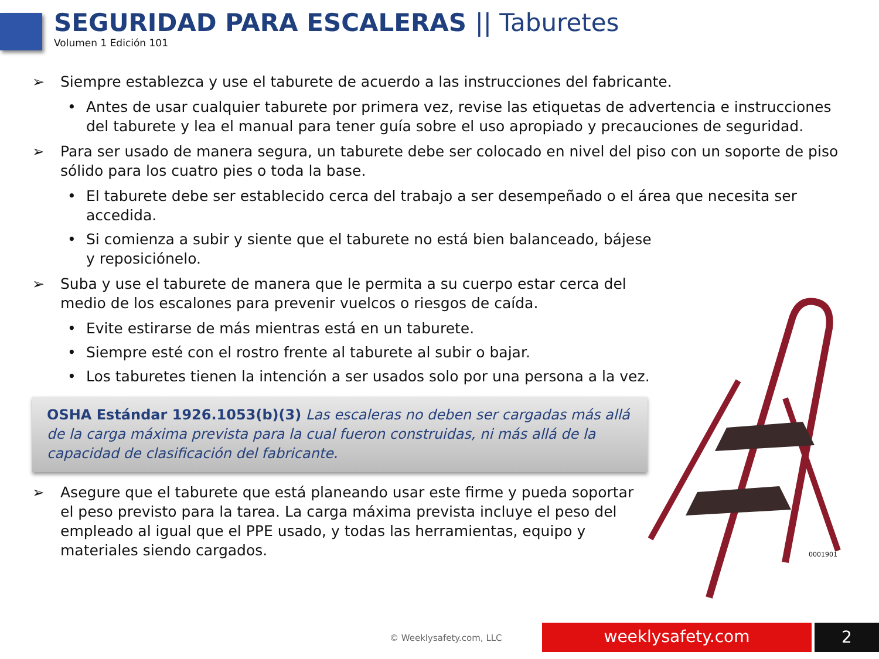SEGURIDAD PARA ESCALERAS || Taburetes
Volumen 1 Edición 101
➢ Siempre establezca y use el taburete de acuerdo a las instrucciones del fabricante.
• Antes de usar cualquier taburete por primera vez, revise las etiquetas de advertencia e instrucciones del taburete y lea el manual para tener guía sobre el uso apropiado y precauciones de seguridad.
➢ Para ser usado de manera segura, un taburete debe ser colocado en nivel del piso con un soporte de piso sólido para los cuatro pies o toda la base.
• El taburete debe ser establecido cerca del trabajo a ser desempeñado o el área que necesita ser accedida.
• Si comienza a subir y siente que el taburete no está bien balanceado, bájese y reposiciónelo.
➢ Suba y use el taburete de manera que le permita a su cuerpo estar cerca del medio de los escalones para prevenir vuelcos o riesgos de caída.
• Evite estirarse de más mientras está en un taburete.
• Siempre esté con el rostro frente al taburete al subir o bajar.
• Los taburetes tienen la intención a ser usados solo por una persona a la vez.
OSHA Estándar 1926.1053(b)(3) Las escaleras no deben ser cargadas más allá de la carga máxima prevista para la cual fueron construidas, ni más allá de la capacidad de clasificación del fabricante.
➢ Asegure que el taburete que está planeando usar este firme y pueda soportar el peso previsto para la tarea. La carga máxima prevista incluye el peso del empleado al igual que el PPE usado, y todas las herramientas, equipo y materiales siendo cargados.
0001901
© Weeklysafety.com, LLC weeklysafety.com 2